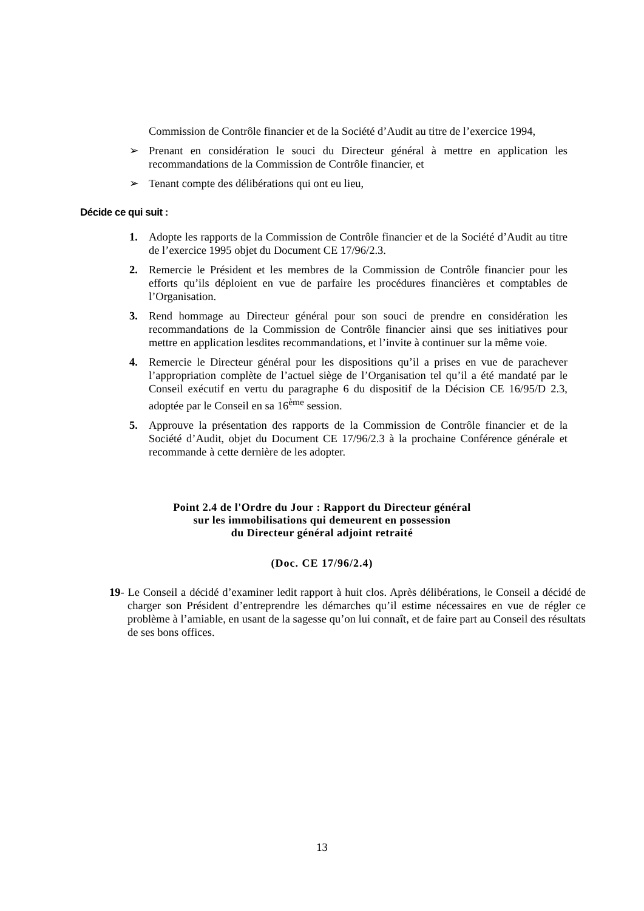Commission de Contrôle financier et de la Société d’Audit au titre de l’exercice 1994,
➢ Prenant en considération le souci du Directeur général à mettre en application les recommandations de la Commission de Contrôle financier, et
➢ Tenant compte des délibérations qui ont eu lieu,
Décide ce qui suit :
1. Adopte les rapports de la Commission de Contrôle financier et de la Société d’Audit au titre de l’exercice 1995 objet du Document CE 17/96/2.3.
2. Remercie le Président et les membres de la Commission de Contrôle financier pour les efforts qu’ils déploient en vue de parfaire les procédures financières et comptables de l’Organisation.
3. Rend hommage au Directeur général pour son souci de prendre en considération les recommandations de la Commission de Contrôle financier ainsi que ses initiatives pour mettre en application lesdites recommandations, et l’invite à continuer sur la même voie.
4. Remercie le Directeur général pour les dispositions qu’il a prises en vue de parachever l’appropriation complète de l’actuel siège de l’Organisation tel qu’il a été mandaté par le Conseil exécutif en vertu du paragraphe 6 du dispositif de la Décision CE 16/95/D 2.3, adoptée par le Conseil en sa 16<sup>ème</sup> session.
5. Approuve la présentation des rapports de la Commission de Contrôle financier et de la Société d’Audit, objet du Document CE 17/96/2.3 à la prochaine Conférence générale et recommande à cette dernière de les adopter.
Point 2.4 de l'Ordre du Jour : Rapport du Directeur général
sur les immobilisations qui demeurent en possession
du Directeur général adjoint retraité
(Doc. CE 17/96/2.4)
19- Le Conseil a décidé d’examiner ledit rapport à huit clos. Après délibérations, le Conseil a décidé de charger son Président d’entreprendre les démarches qu’il estime nécessaires en vue de régler ce problème à l’amiable, en usant de la sagesse qu’on lui connaît, et de faire part au Conseil des résultats de ses bons offices.
13